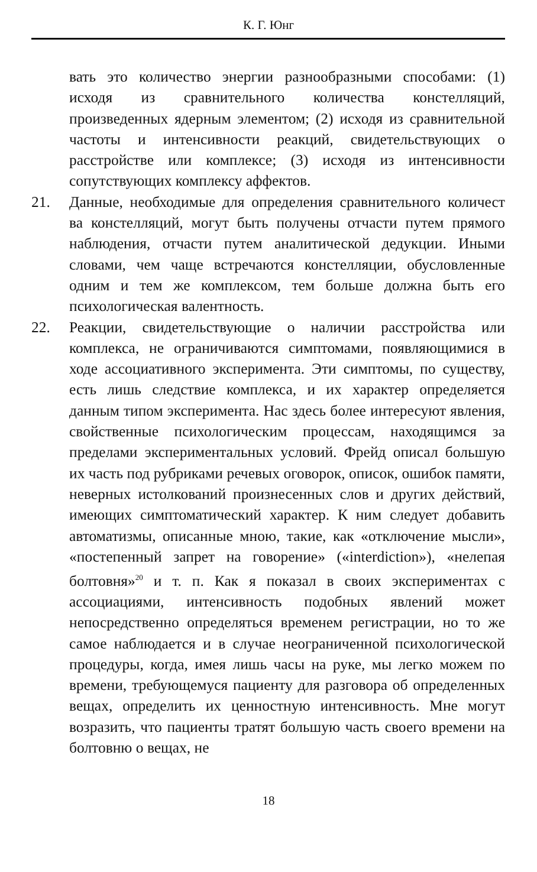К. Г. Юнг
вать это количество энергии разнообразными способами: (1) исходя из сравнительного количества констелляций, произведенных ядерным элементом; (2) исходя из сравнительной частоты и интенсивности реакций, свидетельствующих о расстройстве или комплексе; (3) исходя из интенсивности сопутствующих комплексу аффектов.
21. Данные, необходимые для определения сравнительного количест ва констелляций, могут быть получены отчасти путем прямого наблюдения, отчасти путем аналитической дедукции. Иными словами, чем чаще встречаются констелляции, обусловленные одним и тем же комплексом, тем больше должна быть его психологическая валентность.
22. Реакции, свидетельствующие о наличии расстройства или комплекса, не ограничиваются симптомами, появляющимися в ходе ассоциативного эксперимента. Эти симптомы, по существу, есть лишь следствие комплекса, и их характер определяется данным типом эксперимента. Нас здесь более интересуют явления, свойственные психологическим процессам, находящимся за пределами экспериментальных условий. Фрейд описал большую их часть под рубриками речевых оговорок, описок, ошибок памяти, неверных истолкований произнесенных слов и других действий, имеющих симптоматический характер. К ним следует добавить автоматизмы, описанные мною, такие, как «отключение мысли», «постепенный запрет на говорение» («interdiction»), «нелепая болтовня»<sup>20</sup> и т. п. Как я показал в своих экспериментах с ассоциациями, интенсивность подобных явлений может непосредственно определяться временем регистрации, но то же самое наблюдается и в случае неограниченной психологической процедуры, когда, имея лишь часы на руке, мы легко можем по времени, требующемуся пациенту для разговора об определенных вещах, определить их ценностную интенсивность. Мне могут возразить, что пациенты тратят большую часть своего времени на болтовню о вещах, не
18